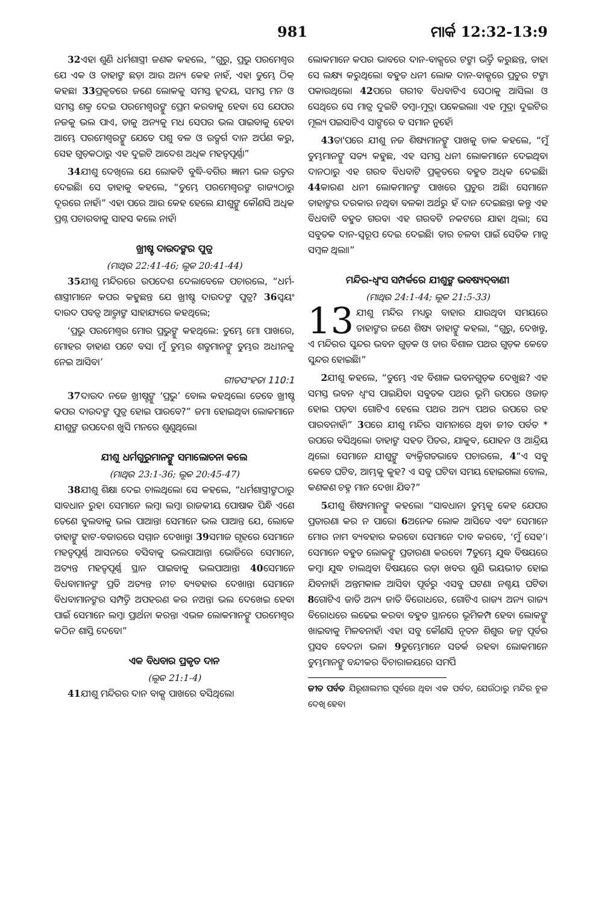981 ମାର୍କ 12:32-13:9
32ଏହା ଶୁଣି ଧର୍ମଶାସ୍ତ୍ରୀ ଜଣକ କହଲେ, “ଗୁରୁ, ପ୍ରଭୁ ପରମେଶ୍ୱର ଯେ ଏକ ଓ ତାହାଙ୍କ ଛଡ଼ା ଆଉ ଅନ୍ୟ କେହ ନାହଁ, ଏହା ତୁମ୍ଭେ ଠିକ୍ କହଛ। 33ପ୍ରକୃତରେ ଜଣେ ଲୋକକୁ ସମସ୍ତ ହୃଦୟ, ସମସ୍ତ ମନ ଓ ସମସ୍ତ ଶକ୍ତ ଦେଇ ପରମେଶ୍ୱରଙ୍କୁ ପ୍ରେମ କରବାକୁ ହେବ। ସେ ଯେପର ନଜକୁ ଭଲ ପାଏ, ତାକୁ ଅନ୍ୟକୁ ମଧ ସେପର ଭଲ ପାଇବାକୁ ହେବ। ଆମ୍ଭେ ପରମେଶ୍ୱରଙ୍କୁ ଯେତେ ପଶୁ ବଳ ଓ ଉତ୍ସର୍ଗ ଦାନ ଅର୍ପଣ କରୁ, ସେହ ଗୁଡ଼କଠାରୁ ଏହ ଦୁଇଟି ଆଦେଶ ଅଧିକ ମହତ୍ୱପୂର୍ଣ୍ଣ।”
34ଯୀଶୁ ଦେଖିଲେ ଯେ ଲୋକଟି ବୁଦ୍ଧି-ବଗିର ଜ୍ଞାନୀ ଭଳ ଉତ୍ତର ଦେଇଛି। ସେ ତାହାକୁ କହଲେ, “ତୁମ୍ଭେ ପରମେଶ୍ୱରଙ୍କ ରାଜ୍ୟଠାରୁ ଦୂରରେ ନାହଁ।” ଏହା ପରେ ଆଉ କେହ ହେଲେ ଯୀଶୁଙ୍କୁ କୌଣସି ଅଧିକ ପ୍ରଶ୍ନ ପଚାରବାକୁ ସାହସ କଲେ ନାହଁ।
ଖ୍ରୀଷ୍ଟ ଦାଉଦଙ୍କର ପୁତ୍ର
(ମାଥିଉ 22:41-46; ଲୂକ 20:41-44)
35ଯୀଶୁ ମନ୍ଦିରରେ ଉପଦେଶ ଦେଲାବେଳେ ପଚାରଲେ, “ଧର୍ମ-ଶାସ୍ତ୍ରୀମାନେ କପର କହୁଛନ୍ତ ଯେ ଖ୍ରୀଷ୍ଟ ଦାଉଦଙ୍କ ପୁତ୍ର? 36ସ୍ୱୟଂ ଦାଉଦ ପବତ୍ର ଆତ୍ମାଙ୍କ ସାହାଯ୍ୟରେ କହଥିଲେ;
‘ପ୍ରଭୁ ପରମେଶ୍ୱର ମୋର ପ୍ରଭୁଙ୍କୁ କହଥିଲେ: ତୁମ୍ଭେ ମୋ ପାଖରେ, ମୋହର ଡାହାଣ ପଟେ ବସ। ମୁଁ ତୁମ୍ଭର ଶତ୍ରୁମାନଙ୍କୁ ତୁମ୍ଭର ଅଧୀନକୁ ନେଇ ଆସିବ।’
ଗୀତସଂହତା 110:1
37ଦାଉଦ ନଜେ ଖ୍ରୀଷ୍ଟଙ୍କୁ ‘ପ୍ରଭୁ’ ବୋଲ କହଥିଲେ। ତେବେ ଖ୍ରୀଷ୍ଟ କପର ଦାଉଦଙ୍କ ପୁତ୍ର ହୋଇ ପାରବେ?” ଜମା ହୋଇଥିବା ଲୋକମାନେ ଯୀଶୁଙ୍କ ଉପଦେଶ ଖୁସି ମନରେ ଶୁଣୁଥିଲେ।
ଯୀଶୁ ଧର୍ମଗୁରୁମାନଙ୍କୁ ସମାଲୋଚନା କଲେ
(ମାଥିଉ 23:1-36; ଲୂକ 20:45-47)
38ଯୀଶୁ ଶିକ୍ଷା ଦେଇ ଚାଲଥିଲେ। ସେ କହଲେ, “ଧର୍ମଶାସ୍ତ୍ରୀଙ୍କଠାରୁ ସାବଧାନ ରୁହ। ସେମାନେ ଲମ୍ବା ଲମ୍ବା ରାଜକୀୟ ପୋଷାକ ପିନ୍ଧି ଏଣେ ତେଣେ ବୁଲବାକୁ ଭଲ ପାଆନ୍ତ। ସେମାନେ ଭଲ ପାଆନ୍ତ ଯେ, ଲୋକେ ତାହାଙ୍କୁ ହାଟ-ବଜାରରେ ସମ୍ମାନ ଦେଖାନ୍ତୁ। 39ସମାଜ ଗୃହରେ ସେମାନେ ମହତ୍ୱପୂର୍ଣ୍ଣ ଆସନରେ ବସିବାକୁ ଭଲପାଆନ୍ତ। ଭୋଜିରେ ସେମାନେ, ଅତ୍ୟନ୍ତ ମହତ୍ୱପୂର୍ଣ୍ଣ ସ୍ଥାନ ପାଇବାକୁ ଭଲପାଆନ୍ତ। 40ସେମାନେ ବିଧବାମାନଙ୍କ ପ୍ରତି ଅତ୍ୟନ୍ତ ନୀଚ ବ୍ୟବହାର ଦେଖାନ୍ତ। ସେମାନେ ବିଧବାମାନଙ୍କର ସମ୍ପତ୍ତି ଅପହରଣ କର ନଅନ୍ତ। ଭଲ ଦେଖେଇ ହେବା ପାଇଁ ସେମାନେ ଲମ୍ବା ପ୍ରାର୍ଥନା କରନ୍ତ। ଏଭଳ ଲୋକମାନଙ୍କୁ ପରମେଶ୍ୱର କଠିନ ଶାସ୍ତି ଦେବେ।”
ଏକ ବିଧବାର ପ୍ରକୃତ ଦାନ
(ଲୂକ 21:1-4)
41ଯୀଶୁ ମନ୍ଦିରର ଦାନ ବାକ୍ସ ପାଖରେ ବସିଥିଲେ।
ଲୋକମାନେ କପର ଭାବରେ ଦାନ-ବାକ୍ସରେ ଟଙ୍କା ଭର୍ତ୍ତି କରୁଛନ୍ତ, ତାହା ସେ ଲକ୍ଷ୍ୟ କରୁଥିଲେ। ବହୁତ ଧନୀ ଲୋକ ଦାନ-ବାକ୍ସରେ ପ୍ରଚୁର ଟଙ୍କା ପକାଉଥିଲେ। 42ପରେ ଗରୀବ ବିଧବାଟିଏ ସେଠାକୁ ଆସିଲା ଓ ସେଥିରେ ସେ ମାତ୍ର ଦୁଇଟି ତମ୍ବା-ମୁଦ୍ରା ପକେଇଲା। ଏହ ମୁଦ୍ରା ଦୁଇଟିର ମୂଲ୍ୟ ପଇସାଟିଏ ସାଙ୍ଗରେ ବ ସମାନ ନୁହେଁ।
43ତା'ପରେ ଯୀଶୁ ନଜ ଶିଷ୍ୟମାନଙ୍କୁ ପାଖକୁ ଡାକ କହଲେ, “ମୁଁ ତୁମ୍ଭମାନଙ୍କୁ ସତ୍ୟ କହୁଛ, ଏହ ସମସ୍ତ ଧନୀ ଲୋକମାନେ ଦେଇଥିବା ଦାନଠାରୁ ଏହ ଗରବ ବିଧବାଟି ପ୍ରକୃତରେ ବହୁତ ଅଧିକ ଦେଇଛି। 44କାରଣ ଧନୀ ଲୋକମାନଙ୍କ ପାଖରେ ପ୍ରଚୁର ଅଛି। ସେମାନେ ତାହାଙ୍କର ଦରକାର ନଥିବା ବଳକା ଅର୍ଥରୁ ହଁ ଦାନ ଦେଇଛନ୍ତ। କନ୍ତୁ ଏହ ବିଧବାଟି ବହୁତ ଗରବ। ଏହ ଗରବଟି ନକଟରେ ଯାହା ଥିଲା; ସେ ସବୁତକ ଦାନ-ସ୍ୱରୂପ ଦେଇ ଦେଇଛି। ତାର ଚଳବା ପାଇଁ ସେତିକ ମାତ୍ର ସମ୍ବଳ ଥିଲା।”
ମନ୍ଦିର-ଧ୍ୱଂସ ସମ୍ପର୍କରେ ଯୀଶୁଙ୍କ ଭବଷ୍ୟଦ୍‌ବାଣୀ
(ମାଥିଉ 24:1-44; ଲୂକ 21:5-33)
13 ଯୀଶୁ ମନ୍ଦିର ମଧ୍ୟରୁ ବାହାର ଯାଉଥିବା ସମୟରେ ତାହାଙ୍କର ଜଣେ ଶିଷ୍ୟ ତାହାଙ୍କୁ କହଲା, “ଗୁରୁ, ଦେଖନ୍ତୁ, ଏ ମନ୍ଦିରର ସୁନ୍ଦର ଭବନ ଗୁଡ଼କ ଓ ତାର ବିଶାଳ ପଥର ଗୁଡ଼କ କେତେ ସୁନ୍ଦର ହୋଇଛି।”
2ଯୀଶୁ କହଲେ, “ତୁମ୍ଭେ ଏହ ବିଶାଳ ଭବନଗୁଡ଼କ ଦେଖୁଛ? ଏହ ସମସ୍ତ ଭବନ ଧ୍ୱଂସ ପାଇଯିବ। ସବୁତକ ପଥର ଭୂମି ଉପରେ ଓଜାଡ଼ ହୋଇ ପଡ଼ବ। ଗୋଟିଏ ହେଲେ ପଥର ଅନ୍ୟ ପଥର ଉପରେ ରହ ପାରବନାହଁ।” 3ପରେ ଯୀଶୁ ମନ୍ଦିର ସାମନାରେ ଥିବା ଜୀତ ପର୍ବତ * ଉପରେ ବସିଥିଲେ। ତାହାଙ୍କ ସହତ ପିତର, ଯାକୁବ, ଯୋହନ ଓ ଆନ୍ଦ୍ରିୟ ଥିଲେ। ସେମାନେ ଯୀଶୁଙ୍କୁ ବ୍ୟକ୍ତିଗତଭାବେ ପଚାରଲେ, 4“ଏ ସବୁ କେବେ ଘଟିବ, ଆମ୍ଭକୁ କୁହ? ଏ ସବୁ ଘଟିବା ସମୟ ହୋଇଗଲା ବୋଲ, କଣକଣ ଚହ୍ନ ମାନ ଦେଖା ଯିବ?”
5ଯୀଶୁ ଶିଷ୍ୟମାନଙ୍କୁ କହଲେ। “ସାବଧାନ। ତୁମ୍ଭକୁ କେହ ଯେପର ପ୍ରତାରଣା କର ନ ପାରେ। 6ଅନେକ ଲୋକ ଆସିବେ ଏବଂ ସେମାନେ ମୋର ନାମ ବ୍ୟବହାର କରବେ। ସେମାନେ ଦାବ କରବେ, ‘ମୁଁ ସେହ’। ସେମାନେ ବହୁତ ଲୋକଙ୍କୁ ପ୍ରତାରଣା କରବେ। 7ତୁମ୍ଭେ ଯୁଦ୍ଧ ବିଷୟରେ କମ୍ବା ଯୁଦ୍ଧ ଚାଲଥିବା ବିଷୟରେ ଉଡ଼ା ଖବର ଶୁଣି ଭୟଭୀତ ହୋଇ ଯିବନାହଁ। ଅନ୍ତମକାଳ ଆସିବା ପୂର୍ବରୁ ଏସବୁ ଘଟଣା ନଶ୍ଚୟ ଘଟିବ। 8ଗୋଟିଏ ଜାତି ଅନ୍ୟ ଜାତି ବିରୋଧରେ, ଗୋଟିଏ ରାଜ୍ୟ ଅନ୍ୟ ରାଜ୍ୟ ବିରୋଧରେ ଲଢେଇ କରବ। ବହୁତ ସ୍ଥାନରେ ଭୂମିକମ୍ପ ହେବ। ଲୋକଙ୍କୁ ଖାଇବାକୁ ମିଳବନାହଁ। ଏହା ସବୁ କୌଣସି ନୂତନ ଶିଶୁର ଜନ୍ମ ପୂର୍ବର ପ୍ରସବ ବେଦନା ଭଳ। 9ତୁମ୍ଭେମାନେ ସତର୍କ ରହବ। ଲୋକମାନେ ତୁମ୍ଭମାନଙ୍କୁ ବନ୍ଦୀକର ବିଚାରାଳୟରେ ସମର୍ପି
ଜୀତ ପର୍ବତ ଯିରୂଶାଲମର ପୂର୍ବରେ ଥିବା ଏକ ପର୍ବତ, ଯେଉଁଠାରୁ ମନ୍ଦିର ଚୂଳ ଦେଖି ହେବ।